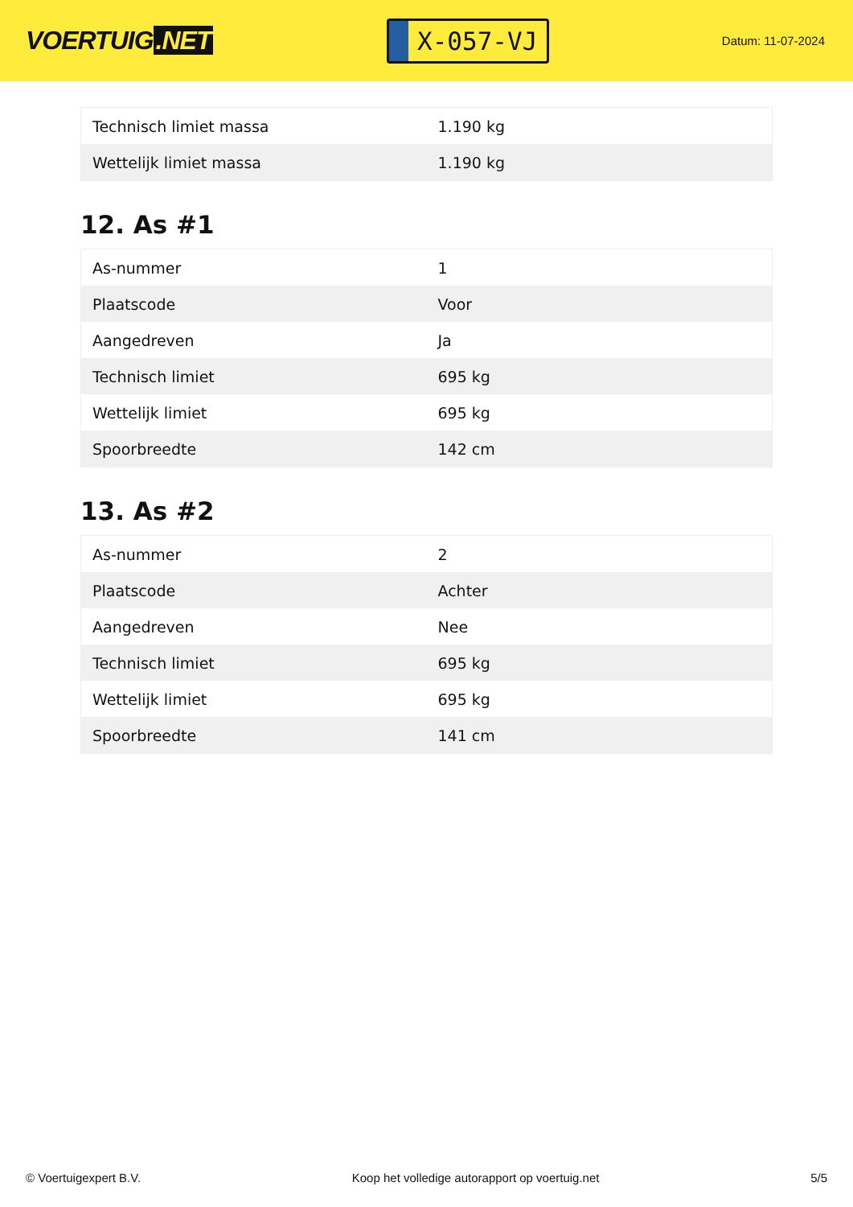VOERTUIG.NET
X-057-VJ
Datum: 11-07-2024
| Technisch limiet massa | 1.190 kg |
| Wettelijk limiet massa | 1.190 kg |
12. As #1
| As-nummer | 1 |
| Plaatscode | Voor |
| Aangedreven | Ja |
| Technisch limiet | 695 kg |
| Wettelijk limiet | 695 kg |
| Spoorbreedte | 142 cm |
13. As #2
| As-nummer | 2 |
| Plaatscode | Achter |
| Aangedreven | Nee |
| Technisch limiet | 695 kg |
| Wettelijk limiet | 695 kg |
| Spoorbreedte | 141 cm |
© Voertuigexpert B.V. Koop het volledige autorapport op voertuig.net 5/5